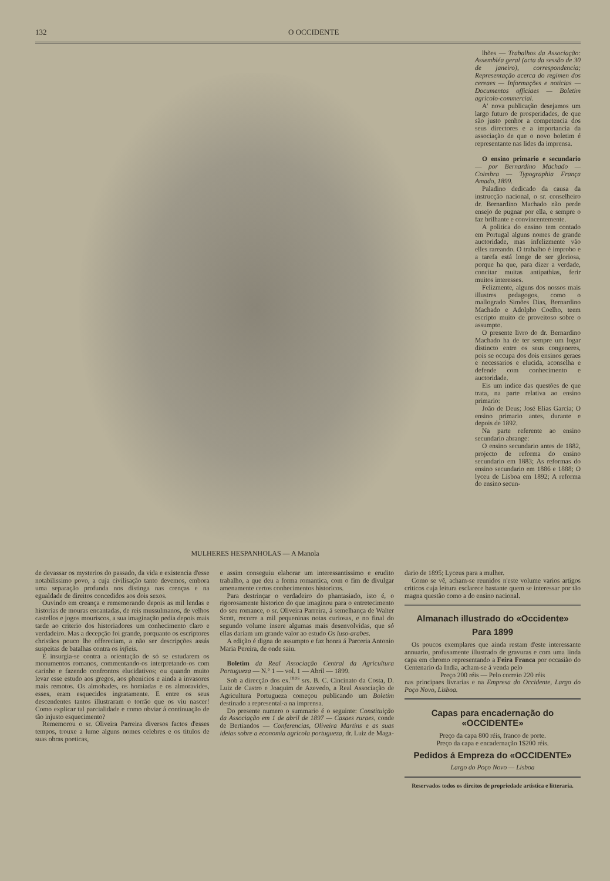132 O OCCIDENTE
MULHERES HESPANHOLAS — A Manola
lhões — Trabalhos da Associação: Assembléa geral (acta da sessão de 30 de janeiro), correspondencia; Representação acerca do regimen dos cereaes — Informações e noticias — Documentos officiaes — Boletim agricolo-commercial.
A' nova publicação desejamos um largo futuro de prosperidades, de que são justo penhor a competencia dos seus directores e a importancia da associação de que o novo boletim é representante nas lides da imprensa.
O ensino primario e secundario — por Bernardino Machado — Coimbra — Typographia França Amado, 1899.
Paladino dedicado da causa da instrucção nacional, o sr. conselheiro dr. Bernardino Machado não perde ensejo de pugnar por ella, e sempre o faz brilhante e convincentemente.
A politica do ensino tem contado em Portugal alguns nomes de grande auctoridade, mas infelizmente vão elles rareando. O trabalho é improbo e a tarefa está longe de ser gloriosa, porque ha que, para dizer a verdade, concitar muitas antipathias, ferir muitos interesses.
Felizmente, alguns dos nossos mais illustres pedagogos, como o mallogrado Simões Dias, Bernardino Machado e Adolpho Coelho, teem escripto muito de proveitoso sobre o assumpto.
O presente livro do dr. Bernardino Machado ha de ter sempre um logar distincto entre os seus congeneres, pois se occupa dos dois ensinos geraes e necessarios e elucida, aconselha e defende com conhecimento e auctoridade.
Eis um indice das questões de que trata, na parte relativa ao ensino primario:
João de Deus; José Elias Garcia; O ensino primario antes, durante e depois de 1892.
Na parte referente ao ensino secundario abrange:
O ensino secundario antes de 1882, projecto de reforma do ensino secundario em 1883; As reformas do ensino secundario em 1886 e 1888; O lyceu de Lisboa em 1892; A reforma do ensino secun-
de devassar os mysterios do passado, da vida e existencia d'esse notabilissimo povo, a cuja civilisação tanto devemos, embora uma separação profunda nos distinga nas crenças e na egualdade de direitos concedidos aos dois sexos.
Ouvindo em creança e rememorando depois as mil lendas e historias de mouras encantadas, de reis mussulmanos, de velhos castellos e jogos mouriscos, a sua imaginação pedia depois mais tarde ao criterio dos historiadores um conhecimento claro e verdadeiro. Mas a decepção foi grande, porquanto os escriptores christãos pouco lhe offereciam, a não ser descripções assás suspeitas de batalhas contra os infieis.
E insurgia-se contra a orientação de só se estudarem os monumentos romanos, commentando-os interpretando-os com carinho e fazendo confrontos elucidativos; ou quando muito levar esse estudo aos gregos, aos phenicios e ainda a invasores mais remotos. Os almohades, os homiadas e os almoravides, esses, eram esquecidos ingratamente. E entre os seus descendentes tantos illustraram o torrão que os viu nascer! Como explicar tal parcialidade e como obviar á continuação de tão injusto esquecimento?
Rememorou o sr. Oliveira Parreira diversos factos d'esses tempos, trouxe a lume alguns nomes celebres e os titulos de suas obras poeticas,
e assim conseguiu elaborar um interessantissimo e erudito trabalho, a que deu a forma romantica, com o fim de divulgar amenamente certos conhecimentos historicos.
Para destrinçar o verdadeiro do phantasiado, isto é, o rigorosamente historico do que imaginou para o entretecimento do seu romance, o sr. Oliveira Parreira, á semelhança de Walter Scott, recorre a mil pequeninas notas curiosas, e no final do segundo volume insere algumas mais desenvolvidas, que só ellas dariam um grande valor ao estudo Os luso-arabes.
A edição é digna do assumpto e faz honra á Parceria Antonio Maria Pereira, de onde saiu.
Boletim da Real Associação Central da Agricultura Portugueza — N.º 1 — vol. 1 — Abril — 1899.
Sob a direcção dos ex.<sup>mos</sup> srs. B. C. Cincinato da Costa, D. Luiz de Castro e Joaquim de Azevedo, a Real Associação de Agricultura Portugueza começou publicando um Boletim destinado a represental-a na imprensa.
Do presente numero o summario é o seguinte: Constituição da Associação em 1 de abril de 1897 — Casaes ruraes, conde de Bertiandos — Conferencias, Oliveira Martins e as suas ideias sobre a economia agricola portugueza, dr. Luiz de Maga-
dario de 1895; Lyceus para a mulher.
Como se vê, acham-se reunidos n'este volume varios artigos criticos cuja leitura esclarece bastante quem se interessar por tão magna questão como a do ensino nacional.
Almanach illustrado do «Occidente»
Para 1899
Os poucos exemplares que ainda restam d'este interessante annuario, profusamente illustrado de gravuras e com uma linda capa em chromo representando a Feira Franca por occasião do Centenario da India, acham-se á venda pelo
Preço 200 réis — Pelo correio 220 réis
nas principaes livrarias e na Empresa do Occidente, Largo do Poço Novo, Lisboa.
Capas para encadernação do «OCCIDENTE»
Preço da capa 800 réis, franco de porte.
Preço da capa e encadernação 1$200 réis.
Pedidos á Empreza do «OCCIDENTE»
Largo do Poço Novo — Lisboa
Reservados todos os direitos de propriedade artistica e litteraria.